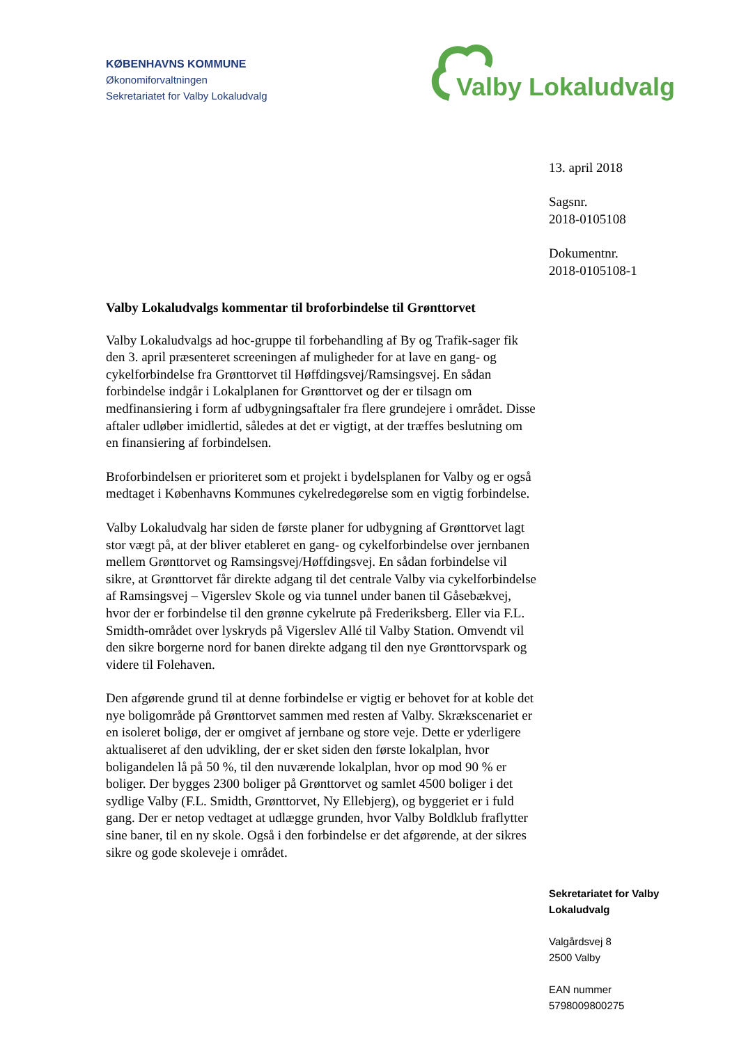KØBENHAVNS KOMMUNE
Økonomiforvaltningen
Sekretariatet for Valby Lokaludvalg
Valby Lokaludvalg
13. april 2018
Sagsnr.
2018-0105108
Dokumentnr.
2018-0105108-1
Valby Lokaludvalgs kommentar til broforbindelse til Grønttorvet
Valby Lokaludvalgs ad hoc-gruppe til forbehandling af By og Trafik-sager fik den 3. april præsenteret screeningen af muligheder for at lave en gang- og cykelforbindelse fra Grønttorvet til Høffdingsvej/Ramsingsvej. En sådan forbindelse indgår i Lokalplanen for Grønttorvet og der er tilsagn om medfinansiering i form af udbygningsaftaler fra flere grundejere i området. Disse aftaler udløber imidlertid, således at det er vigtigt, at der træffes beslutning om en finansiering af forbindelsen.
Broforbindelsen er prioriteret som et projekt i bydelsplanen for Valby og er også medtaget i Københavns Kommunes cykelredegørelse som en vigtig forbindelse.
Valby Lokaludvalg har siden de første planer for udbygning af Grønttorvet lagt stor vægt på, at der bliver etableret en gang- og cykelforbindelse over jernbanen mellem Grønttorvet og Ramsingsvej/Høffdingsvej. En sådan forbindelse vil sikre, at Grønttorvet får direkte adgang til det centrale Valby via cykelforbindelse af Ramsingsvej – Vigerslev Skole og via tunnel under banen til Gåsebækvej, hvor der er forbindelse til den grønne cykelrute på Frederiksberg. Eller via F.L. Smidth-området over lyskryds på Vigerslev Allé til Valby Station. Omvendt vil den sikre borgerne nord for banen direkte adgang til den nye Grønttorvspark og videre til Folehaven.
Den afgørende grund til at denne forbindelse er vigtig er behovet for at koble det nye boligområde på Grønttorvet sammen med resten af Valby. Skrækscenariet er en isoleret boligø, der er omgivet af jernbane og store veje. Dette er yderligere aktualiseret af den udvikling, der er sket siden den første lokalplan, hvor boligandelen lå på 50 %, til den nuværende lokalplan, hvor op mod 90 % er boliger. Der bygges 2300 boliger på Grønttorvet og samlet 4500 boliger i det sydlige Valby (F.L. Smidth, Grønttorvet, Ny Ellebjerg), og byggeriet er i fuld gang. Der er netop vedtaget at udlægge grunden, hvor Valby Boldklub fraflytter sine baner, til en ny skole. Også i den forbindelse er det afgørende, at der sikres sikre og gode skoleveje i området.
Sekretariatet for Valby
Lokaludvalg
Valgårdsvej 8
2500 Valby
EAN nummer
5798009800275